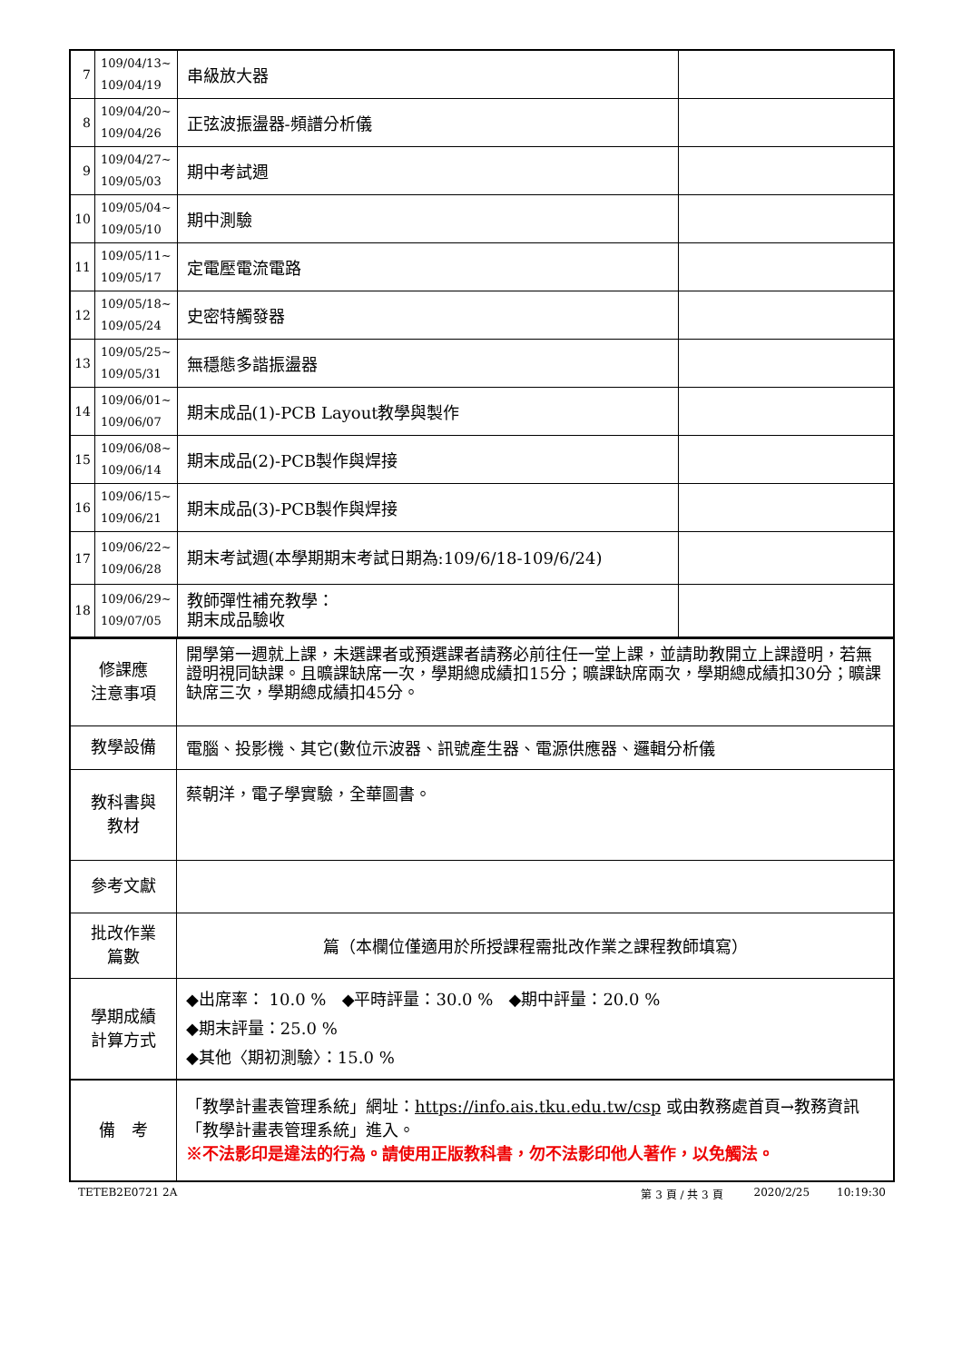| 7 | 109/04/13~ 109/04/19 | 串級放大器 | |
| 8 | 109/04/20~ 109/04/26 | 正弦波振盪器-頻譜分析儀 | |
| 9 | 109/04/27~ 109/05/03 | 期中考試週 | |
| 10 | 109/05/04~ 109/05/10 | 期中測驗 | |
| 11 | 109/05/11~ 109/05/17 | 定電壓電流電路 | |
| 12 | 109/05/18~ 109/05/24 | 史密特觸發器 | |
| 13 | 109/05/25~ 109/05/31 | 無穩態多諧振盪器 | |
| 14 | 109/06/01~ 109/06/07 | 期末成品(1)-PCB Layout教學與製作 | |
| 15 | 109/06/08~ 109/06/14 | 期末成品(2)-PCB製作與焊接 | |
| 16 | 109/06/15~ 109/06/21 | 期末成品(3)-PCB製作與焊接 | |
| 17 | 109/06/22~ 109/06/28 | 期末考試週(本學期期末考試日期為:109/6/18-109/6/24) | |
| 18 | 109/06/29~ 109/07/05 | 教師彈性補充教學： 期末成品驗收 | |
| 修課應 注意事項 | 開學第一週就上課，未選課者或預選課者請務必前往任一堂上課，並請助教開立上課證明，若無證明視同缺課。且曠課缺席一次，學期總成績扣15分；曠課缺席兩次，學期總成績扣30分；曠課缺席三次，學期總成績扣45分。 |
| 教學設備 | 電腦、投影機、其它(數位示波器、訊號產生器、電源供應器、邏輯分析儀 |
| 教科書與 教材 | 蔡朝洋，電子學實驗，全華圖書。 |
| 參考文獻 | |
| 批改作業 篇數 | 篇（本欄位僅適用於所授課程需批改作業之課程教師填寫） |
| 學期成績 計算方式 | ◆出席率： 10.0 % ◆平時評量：30.0 % ◆期中評量：20.0 % ◆期末評量：25.0 % ◆其他〈期初測驗〉：15.0 % |
| 備 考 | 「教學計畫表管理系統」網址： https://info.ais.tku.edu.tw/csp 或由教務處首頁→教務資訊「教學計畫表管理系統」進入。 ※不法影印是違法的行為。請使用正版教科書，勿不法影印他人著作，以免觸法。 |
TETEB2E0721 2A 第 3 頁 / 共 3 頁 2020/2/25 10:19:30